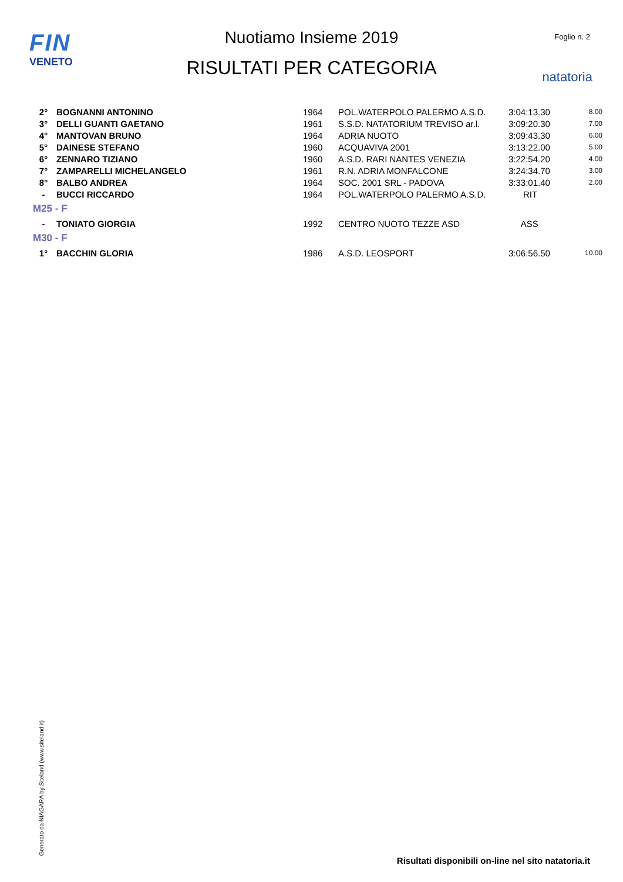FIN
VENETO
Nuotiamo Insieme 2019
RISULTATI PER CATEGORIA
Foglio n. 2
natatoria
| 2° | BOGNANNI ANTONINO | 1964 | POL.WATERPOLO PALERMO A.S.D. | 3:04:13.30 | 8.00 |
| 3° | DELLI GUANTI GAETANO | 1961 | S.S.D. NATATORIUM TREVISO ar.l. | 3:09:20.30 | 7.00 |
| 4° | MANTOVAN BRUNO | 1964 | ADRIA NUOTO | 3:09:43.30 | 6.00 |
| 5° | DAINESE STEFANO | 1960 | ACQUAVIVA 2001 | 3:13:22.00 | 5.00 |
| 6° | ZENNARO TIZIANO | 1960 | A.S.D. RARI NANTES VENEZIA | 3:22:54.20 | 4.00 |
| 7° | ZAMPARELLI MICHELANGELO | 1961 | R.N. ADRIA MONFALCONE | 3:24:34.70 | 3.00 |
| 8° | BALBO ANDREA | 1964 | SOC. 2001 SRL - PADOVA | 3:33:01.40 | 2.00 |
| - | BUCCI RICCARDO | 1964 | POL.WATERPOLO PALERMO A.S.D. | RIT | |
| M25 - F | | | | | |
| - | TONIATO GIORGIA | 1992 | CENTRO NUOTO TEZZE ASD | ASS | |
| M30 - F | | | | | |
| 1° | BACCHIN GLORIA | 1986 | A.S.D. LEOSPORT | 3:06:56.50 | 10.00 |
Generato da NIAGARA by Siteland (www.siteland.it)
Risultati disponibili on-line nel sito natatoria.it